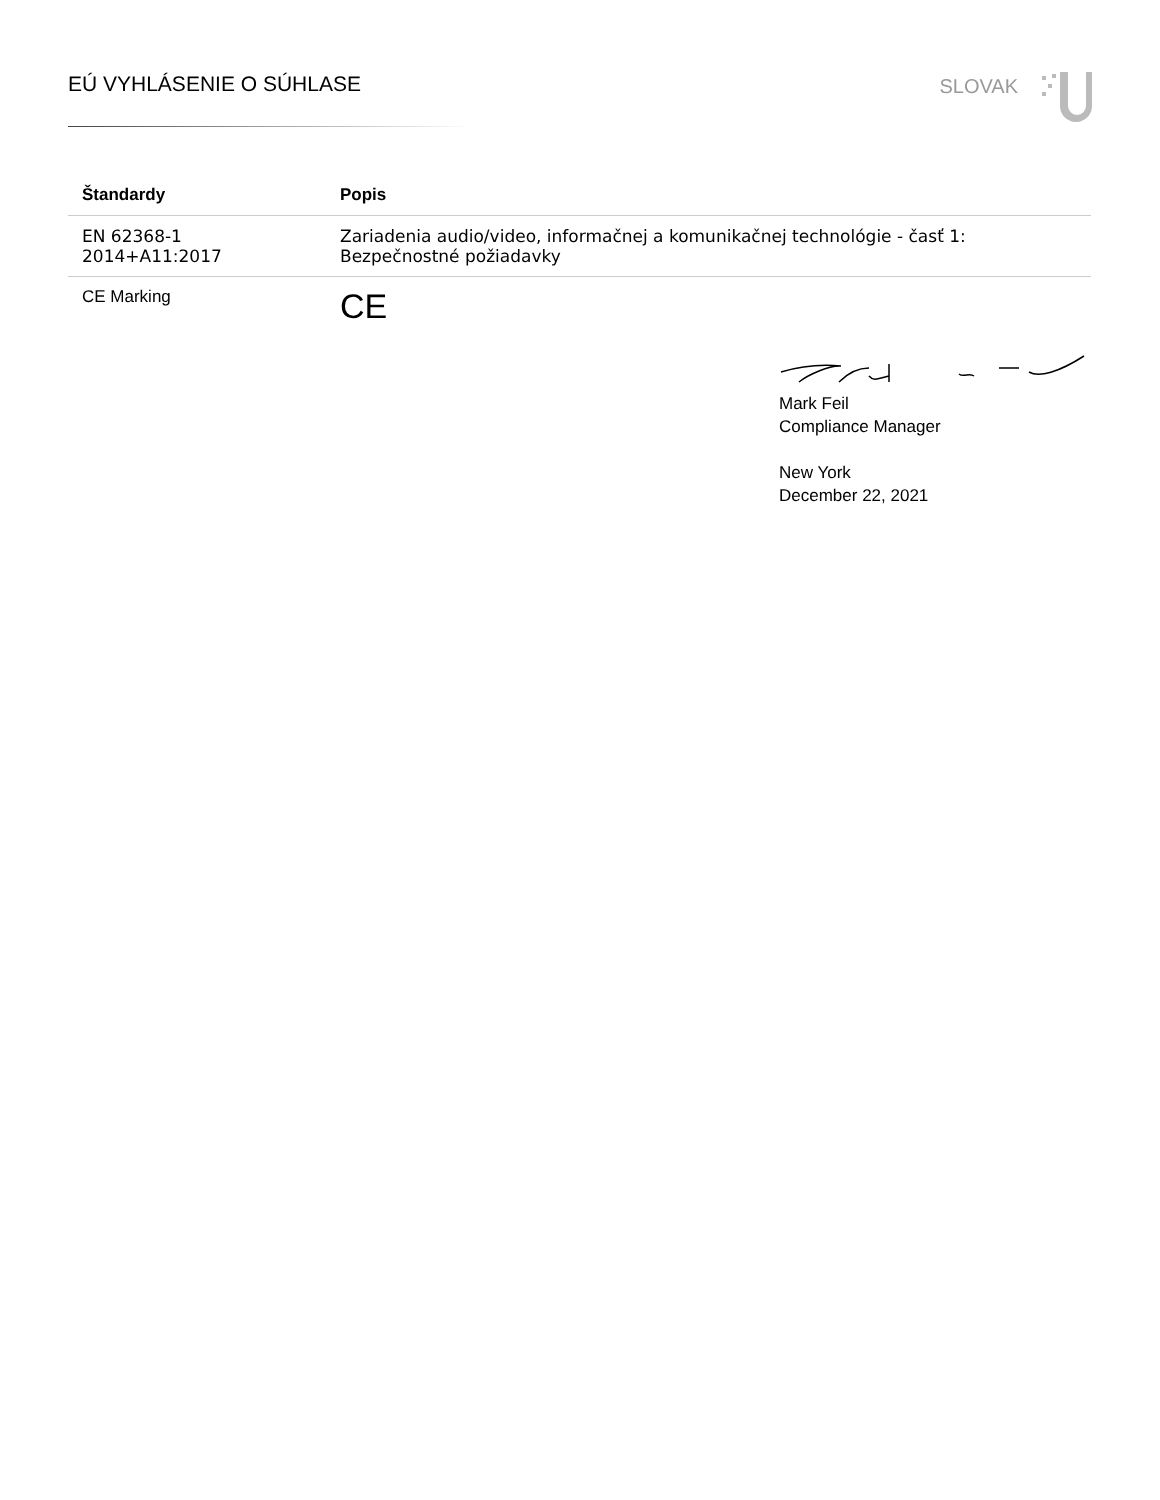EÚ VYHLÁSENIE O SÚHLASE
SLOVAK
| Štandardy | Popis |
| --- | --- |
| EN 62368-1 2014+A11:2017 | Zariadenia audio/video, informačnej a komunikačnej technológie - časť 1: Bezpečnostné požiadavky |
| CE Marking | CE |
Mark Feil
Compliance Manager
New York
December 22, 2021